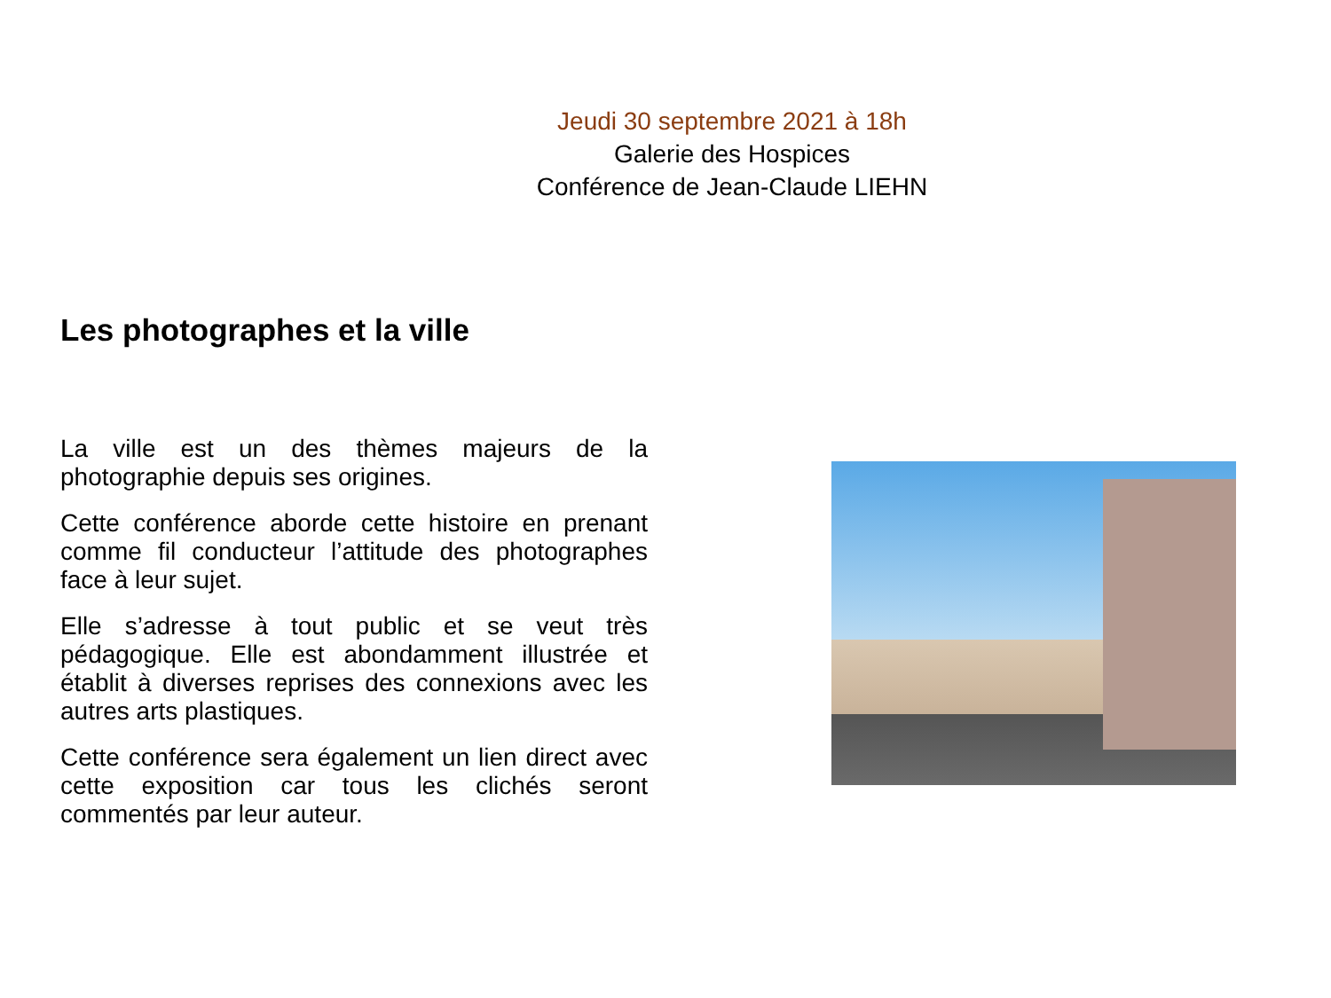Jeudi 30 septembre 2021 à 18h
Galerie des Hospices
Conférence de Jean-Claude LIEHN
Les photographes et la ville
La ville est un des thèmes majeurs de la photographie depuis ses origines.
Cette conférence aborde cette histoire en prenant comme fil conducteur l’attitude des photographes face à leur sujet.
Elle s’adresse à tout public et se veut très pédagogique. Elle est abondamment illustrée et établit à diverses reprises des connexions avec les autres arts plastiques.
Cette conférence sera également un lien direct avec cette exposition car tous les clichés seront commentés par leur auteur.